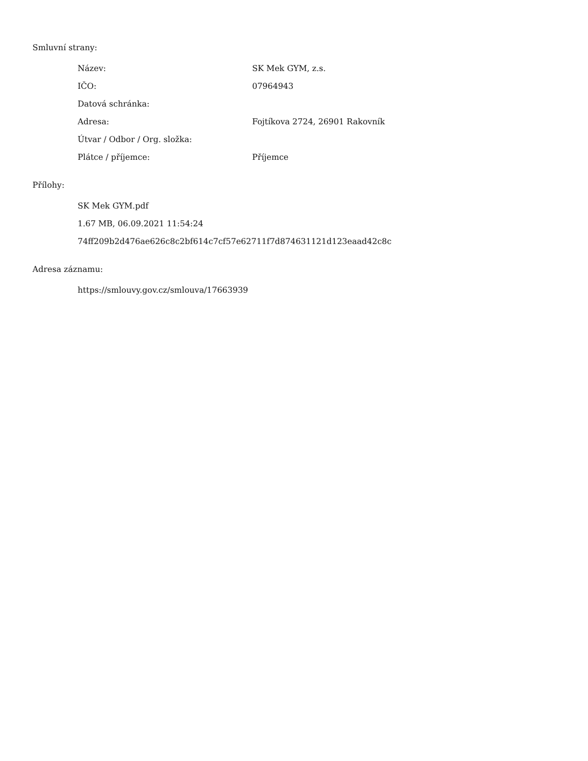Smluvní strany:
| Název: | SK Mek GYM, z.s. |
| IČO: | 07964943 |
| Datová schránka: | |
| Adresa: | Fojtíkova 2724, 26901 Rakovník |
| Útvar / Odbor / Org. složka: | |
| Plátce / příjemce: | Příjemce |
Přílohy:
SK Mek GYM.pdf
1.67 MB, 06.09.2021 11:54:24
74ff209b2d476ae626c8c2bf614c7cf57e62711f7d874631121d123eaad42c8c
Adresa záznamu:
https://smlouvy.gov.cz/smlouva/17663939